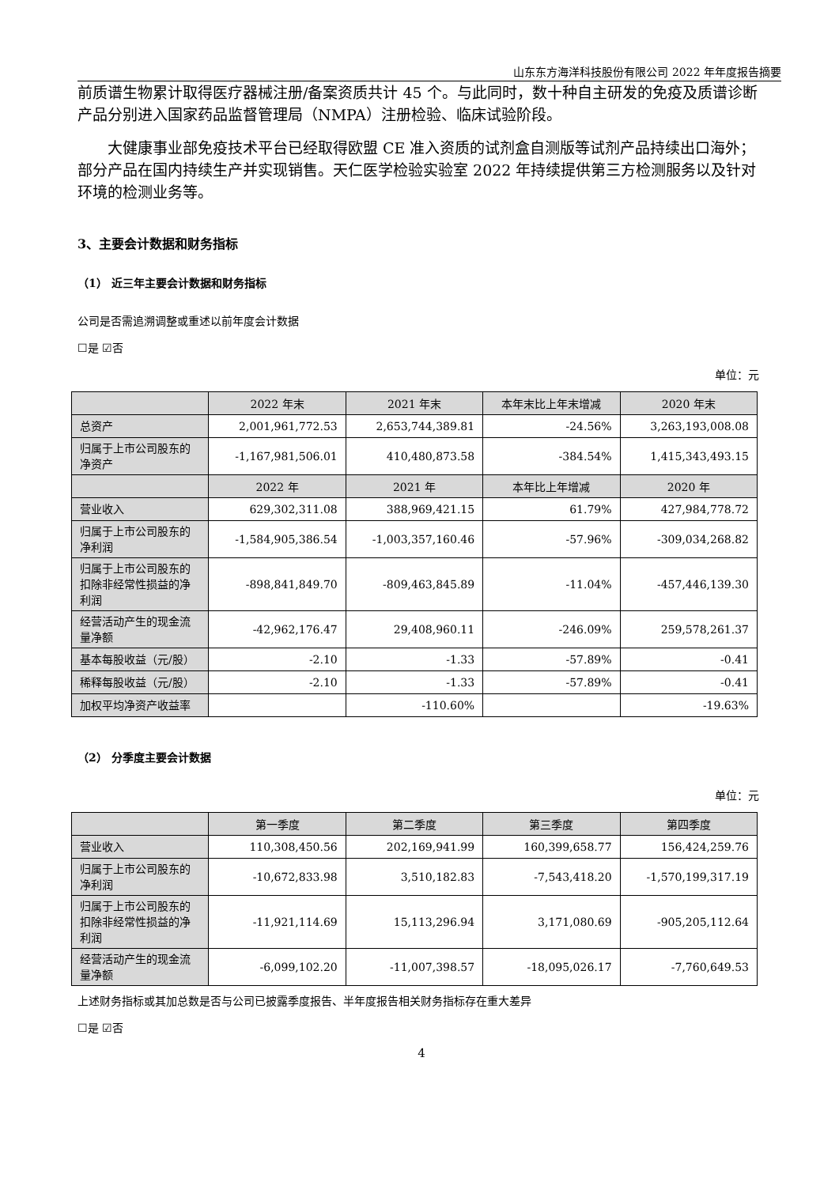山东东方海洋科技股份有限公司 2022 年年度报告摘要
前质谱生物累计取得医疗器械注册/备案资质共计 45 个。与此同时，数十种自主研发的免疫及质谱诊断产品分别进入国家药品监督管理局（NMPA）注册检验、临床试验阶段。
大健康事业部免疫技术平台已经取得欧盟 CE 准入资质的试剂盒自测版等试剂产品持续出口海外；部分产品在国内持续生产并实现销售。天仁医学检验实验室 2022 年持续提供第三方检测服务以及针对环境的检测业务等。
3、主要会计数据和财务指标
（1） 近三年主要会计数据和财务指标
公司是否需追溯调整或重述以前年度会计数据
☐是 ☑否
单位：元
| | 2022 年末 | 2021 年末 | 本年末比上年末增减 | 2020 年末 |
| --- | --- | --- | --- | --- |
| 总资产 | 2,001,961,772.53 | 2,653,744,389.81 | -24.56% | 3,263,193,008.08 |
| 归属于上市公司股东的净资产 | -1,167,981,506.01 | 410,480,873.58 | -384.54% | 1,415,343,493.15 |
| | 2022 年 | 2021 年 | 本年比上年增减 | 2020 年 |
| 营业收入 | 629,302,311.08 | 388,969,421.15 | 61.79% | 427,984,778.72 |
| 归属于上市公司股东的净利润 | -1,584,905,386.54 | -1,003,357,160.46 | -57.96% | -309,034,268.82 |
| 归属于上市公司股东的扣除非经常性损益的净利润 | -898,841,849.70 | -809,463,845.89 | -11.04% | -457,446,139.30 |
| 经营活动产生的现金流量净额 | -42,962,176.47 | 29,408,960.11 | -246.09% | 259,578,261.37 |
| 基本每股收益（元/股） | -2.10 | -1.33 | -57.89% | -0.41 |
| 稀释每股收益（元/股） | -2.10 | -1.33 | -57.89% | -0.41 |
| 加权平均净资产收益率 | | -110.60% | | -19.63% |
（2） 分季度主要会计数据
单位：元
| | 第一季度 | 第二季度 | 第三季度 | 第四季度 |
| --- | --- | --- | --- | --- |
| 营业收入 | 110,308,450.56 | 202,169,941.99 | 160,399,658.77 | 156,424,259.76 |
| 归属于上市公司股东的净利润 | -10,672,833.98 | 3,510,182.83 | -7,543,418.20 | -1,570,199,317.19 |
| 归属于上市公司股东的扣除非经常性损益的净利润 | -11,921,114.69 | 15,113,296.94 | 3,171,080.69 | -905,205,112.64 |
| 经营活动产生的现金流量净额 | -6,099,102.20 | -11,007,398.57 | -18,095,026.17 | -7,760,649.53 |
上述财务指标或其加总数是否与公司已披露季度报告、半年度报告相关财务指标存在重大差异
☐是 ☑否
4